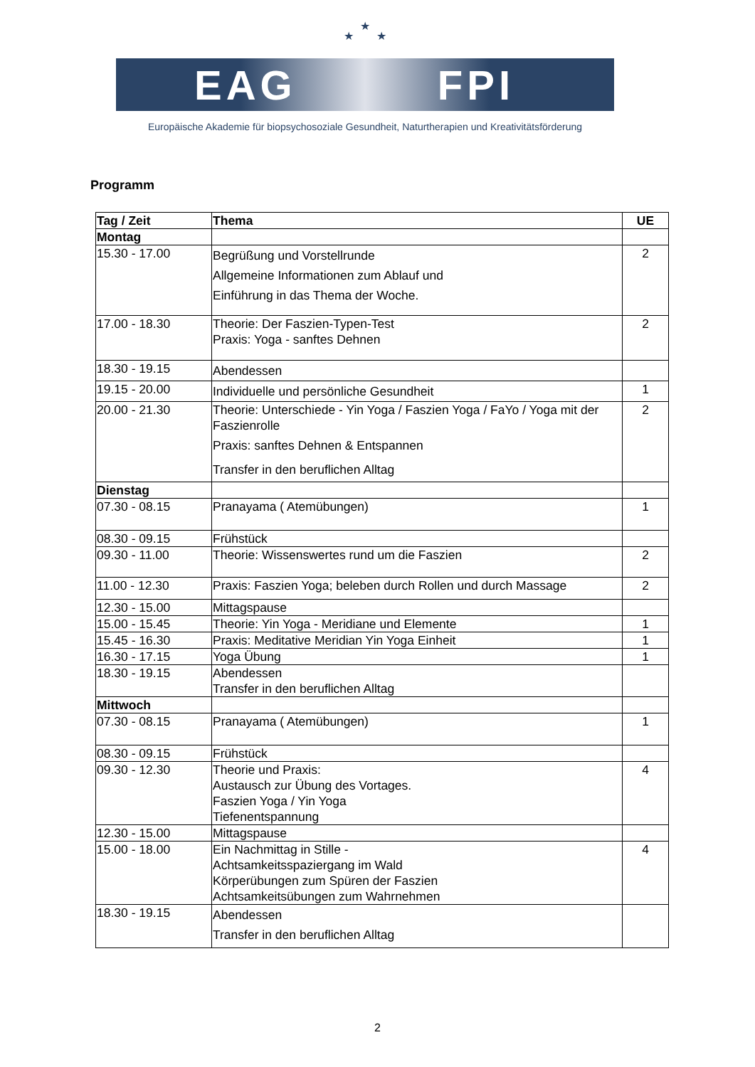★
★ ★
EAG FPI
Europäische Akademie für biopsychosoziale Gesundheit, Naturtherapien und Kreativitätsförderung
Programm
| Tag / Zeit | Thema | UE |
| --- | --- | --- |
| Montag | | |
| 15.30 - 17.00 | Begrüßung und Vorstellrunde Allgemeine Informationen zum Ablauf und Einführung in das Thema der Woche. | 2 |
| 17.00 - 18.30 | Theorie: Der Faszien-Typen-Test Praxis: Yoga - sanftes Dehnen | 2 |
| 18.30 - 19.15 | Abendessen | |
| 19.15 - 20.00 | Individuelle und persönliche Gesundheit | 1 |
| 20.00 - 21.30 | Theorie: Unterschiede - Yin Yoga / Faszien Yoga / FaYo / Yoga mit der Faszienrolle Praxis: sanftes Dehnen & Entspannen Transfer in den beruflichen Alltag | 2 |
| Dienstag | | |
| 07.30 - 08.15 | Pranayama ( Atemübungen) | 1 |
| 08.30 - 09.15 | Frühstück | |
| 09.30 - 11.00 | Theorie: Wissenswertes rund um die Faszien | 2 |
| 11.00 - 12.30 | Praxis: Faszien Yoga; beleben durch Rollen und durch Massage | 2 |
| 12.30 - 15.00 | Mittagspause | |
| 15.00 - 15.45 | Theorie: Yin Yoga - Meridiane und Elemente | 1 |
| 15.45 - 16.30 | Praxis: Meditative Meridian Yin Yoga Einheit | 1 |
| 16.30 - 17.15 | Yoga Übung | 1 |
| 18.30 - 19.15 | Abendessen Transfer in den beruflichen Alltag | |
| Mittwoch | | |
| 07.30 - 08.15 | Pranayama ( Atemübungen) | 1 |
| 08.30 - 09.15 | Frühstück | |
| 09.30 - 12.30 | Theorie und Praxis: Austausch zur Übung des Vortages. Faszien Yoga / Yin Yoga Tiefenentspannung | 4 |
| 12.30 - 15.00 | Mittagspause | |
| 15.00 - 18.00 | Ein Nachmittag in Stille - Achtsamkeitsspaziergang im Wald Körperübungen zum Spüren der Faszien Achtsamkeitsübungen zum Wahrnehmen | 4 |
| 18.30 - 19.15 | Abendessen Transfer in den beruflichen Alltag | |
2